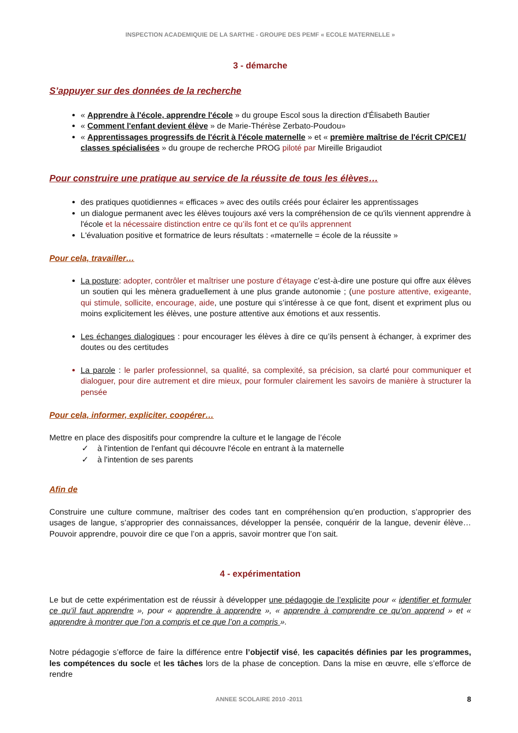INSPECTION ACADEMIQUIE DE LA SARTHE - GROUPE DES PEMF « ECOLE MATERNELLE »
3 - démarche
S’appuyer sur des données de la recherche
« Apprendre à l'école, apprendre l'école » du groupe Escol sous la direction d'Élisabeth Bautier
« Comment l'enfant devient élève » de Marie-Thérèse Zerbato-Poudou»
« Apprentissages progressifs de l'écrit à l'école maternelle » et « première maîtrise de l'écrit CP/CE1/ classes spécialisées » du groupe de recherche PROG piloté par Mireille Brigaudiot
Pour construire une pratique au service de la réussite de tous les élèves…
des pratiques quotidiennes « efficaces » avec des outils créés pour éclairer les apprentissages
un dialogue permanent avec les élèves toujours axé vers la compréhension de ce qu'ils viennent apprendre à l'école et la nécessaire distinction entre ce qu’ils font et ce qu’ils apprennent
L'évaluation positive et formatrice de leurs résultats : «maternelle = école de la réussite »
Pour cela, travailler…
La posture: adopter, contrôler et maîtriser une posture d’étayage c’est-à-dire une posture qui offre aux élèves un soutien qui les mènera graduellement à une plus grande autonomie ; (une posture attentive, exigeante, qui stimule, sollicite, encourage, aide, une posture qui s’intéresse à ce que font, disent et expriment plus ou moins explicitement les élèves, une posture attentive aux émotions et aux ressentis.
Les échanges dialogiques : pour encourager les élèves à dire ce qu’ils pensent à échanger, à exprimer des doutes ou des certitudes
La parole : le parler professionnel, sa qualité, sa complexité, sa précision, sa clarté pour communiquer et dialoguer, pour dire autrement et dire mieux, pour formuler clairement les savoirs de manière à structurer la pensée
Pour cela, informer, expliciter, coopérer…
Mettre en place des dispositifs pour comprendre la culture et le langage de l’école
✓ à l'intention de l'enfant qui découvre l'école en entrant à la maternelle
✓ à l'intention de ses parents
Afin de
Construire une culture commune, maîtriser des codes tant en compréhension qu’en production, s’approprier des usages de langue, s’approprier des connaissances, développer la pensée, conquérir de la langue, devenir élève… Pouvoir apprendre, pouvoir dire ce que l’on a appris, savoir montrer que l’on sait.
4 - expérimentation
Le but de cette expérimentation est de réussir à développer une pédagogie de l’explicite pour « identifier et formuler ce qu’il faut apprendre », pour « apprendre à apprendre », « apprendre à comprendre ce qu’on apprend » et « apprendre à montrer que l’on a compris et ce que l’on a compris ».
Notre pédagogie s’efforce de faire la différence entre l’objectif visé, les capacités définies par les programmes, les compétences du socle et les tâches lors de la phase de conception. Dans la mise en œuvre, elle s’efforce de rendre
ANNEE SCOLAIRE 2010 -2011 8